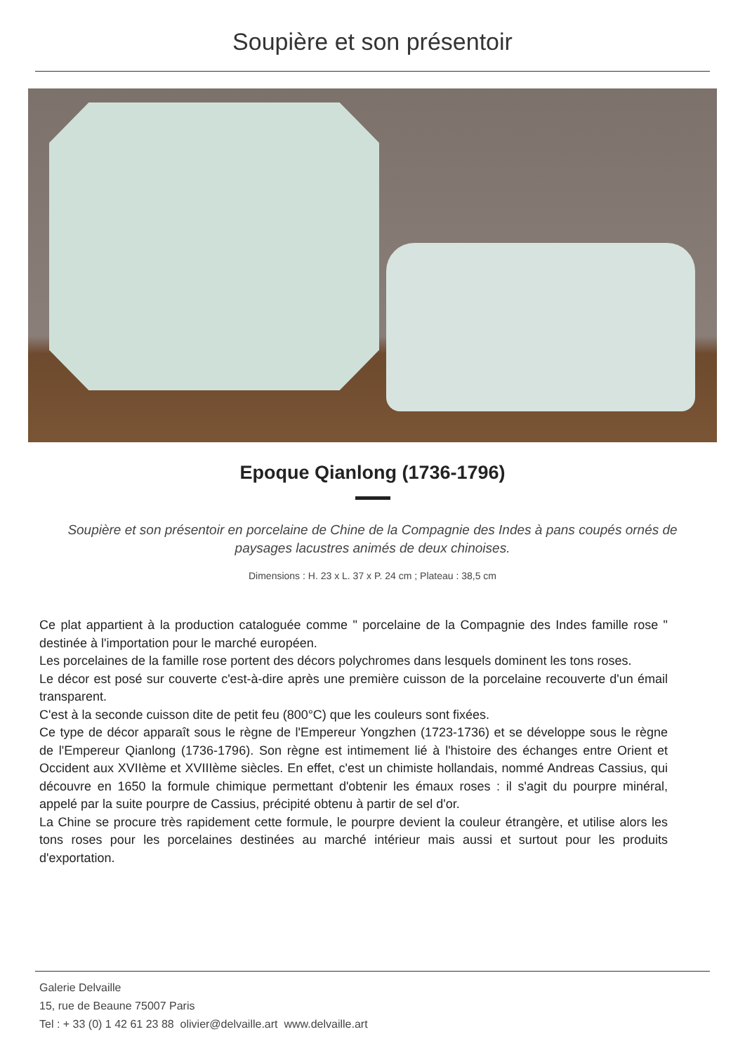Soupière et son présentoir
Epoque Qianlong (1736-1796)
Soupière et son présentoir en porcelaine de Chine de la Compagnie des Indes à pans coupés ornés de paysages lacustres animés de deux chinoises.
Dimensions : H. 23 x L. 37 x P. 24 cm ; Plateau : 38,5 cm
Ce plat appartient à la production cataloguée comme " porcelaine de la Compagnie des Indes famille rose " destinée à l'importation pour le marché européen.
Les porcelaines de la famille rose portent des décors polychromes dans lesquels dominent les tons roses.
Le décor est posé sur couverte c'est-à-dire après une première cuisson de la porcelaine recouverte d'un émail transparent.
C'est à la seconde cuisson dite de petit feu (800°C) que les couleurs sont fixées.
Ce type de décor apparaît sous le règne de l'Empereur Yongzhen (1723-1736) et se développe sous le règne de l'Empereur Qianlong (1736-1796). Son règne est intimement lié à l'histoire des échanges entre Orient et Occident aux XVIIème et XVIIIème siècles. En effet, c'est un chimiste hollandais, nommé Andreas Cassius, qui découvre en 1650 la formule chimique permettant d'obtenir les émaux roses : il s'agit du pourpre minéral, appelé par la suite pourpre de Cassius, précipité obtenu à partir de sel d'or.
La Chine se procure très rapidement cette formule, le pourpre devient la couleur étrangère, et utilise alors les tons roses pour les porcelaines destinées au marché intérieur mais aussi et surtout pour les produits d'exportation.
Galerie Delvaille
15, rue de Beaune 75007 Paris
Tel : + 33 (0) 1 42 61 23 88 olivier@delvaille.art www.delvaille.art